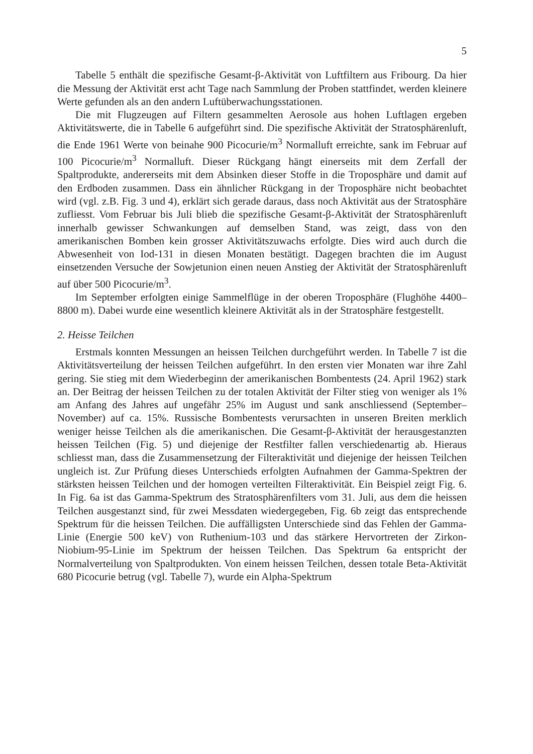5
Tabelle 5 enthält die spezifische Gesamt-β-Aktivität von Luftfiltern aus Fribourg. Da hier die Messung der Aktivität erst acht Tage nach Sammlung der Proben stattfindet, werden kleinere Werte gefunden als an den andern Luftüberwachungsstationen.
Die mit Flugzeugen auf Filtern gesammelten Aerosole aus hohen Luftlagen ergeben Aktivitätswerte, die in Tabelle 6 aufgeführt sind. Die spezifische Aktivität der Stratosphärenluft, die Ende 1961 Werte von beinahe 900 Picocurie/m<sup>3</sup> Normalluft erreichte, sank im Februar auf 100 Picocurie/m<sup>3</sup> Normalluft. Dieser Rückgang hängt einerseits mit dem Zerfall der Spaltprodukte, andererseits mit dem Absinken dieser Stoffe in die Troposphäre und damit auf den Erdboden zusammen. Dass ein ähnlicher Rückgang in der Troposphäre nicht beobachtet wird (vgl. z.B. Fig. 3 und 4), erklärt sich gerade daraus, dass noch Aktivität aus der Stratosphäre zufliesst. Vom Februar bis Juli blieb die spezifische Gesamt-β-Aktivität der Stratosphärenluft innerhalb gewisser Schwankungen auf demselben Stand, was zeigt, dass von den amerikanischen Bomben kein grosser Aktivitätszuwachs erfolgte. Dies wird auch durch die Abwesenheit von Iod-131 in diesen Monaten bestätigt. Dagegen brachten die im August einsetzenden Versuche der Sowjetunion einen neuen Anstieg der Aktivität der Stratosphärenluft auf über 500 Picocurie/m<sup>3</sup>.
Im September erfolgten einige Sammelflüge in der oberen Troposphäre (Flughöhe 4400–8800 m). Dabei wurde eine wesentlich kleinere Aktivität als in der Stratosphäre festgestellt.
2. Heisse Teilchen
Erstmals konnten Messungen an heissen Teilchen durchgeführt werden. In Tabelle 7 ist die Aktivitätsverteilung der heissen Teilchen aufgeführt. In den ersten vier Monaten war ihre Zahl gering. Sie stieg mit dem Wiederbeginn der amerikanischen Bombentests (24. April 1962) stark an. Der Beitrag der heissen Teilchen zu der totalen Aktivität der Filter stieg von weniger als 1% am Anfang des Jahres auf ungefähr 25% im August und sank anschliessend (September–November) auf ca. 15%. Russische Bombentests verursachten in unseren Breiten merklich weniger heisse Teilchen als die amerikanischen. Die Gesamt-β-Aktivität der herausgestanzten heissen Teilchen (Fig. 5) und diejenige der Restfilter fallen verschiedenartig ab. Hieraus schliesst man, dass die Zusammensetzung der Filteraktivität und diejenige der heissen Teilchen ungleich ist. Zur Prüfung dieses Unterschieds erfolgten Aufnahmen der Gamma-Spektren der stärksten heissen Teilchen und der homogen verteilten Filteraktivität. Ein Beispiel zeigt Fig. 6. In Fig. 6a ist das Gamma-Spektrum des Stratosphärenfilters vom 31. Juli, aus dem die heissen Teilchen ausgestanzt sind, für zwei Messdaten wiedergegeben, Fig. 6b zeigt das entsprechende Spektrum für die heissen Teilchen. Die auffälligsten Unterschiede sind das Fehlen der Gamma-Linie (Energie 500 keV) von Ruthenium-103 und das stärkere Hervortreten der Zirkon-Niobium-95-Linie im Spektrum der heissen Teilchen. Das Spektrum 6a entspricht der Normalverteilung von Spaltprodukten. Von einem heissen Teilchen, dessen totale Beta-Aktivität 680 Picocurie betrug (vgl. Tabelle 7), wurde ein Alpha-Spektrum